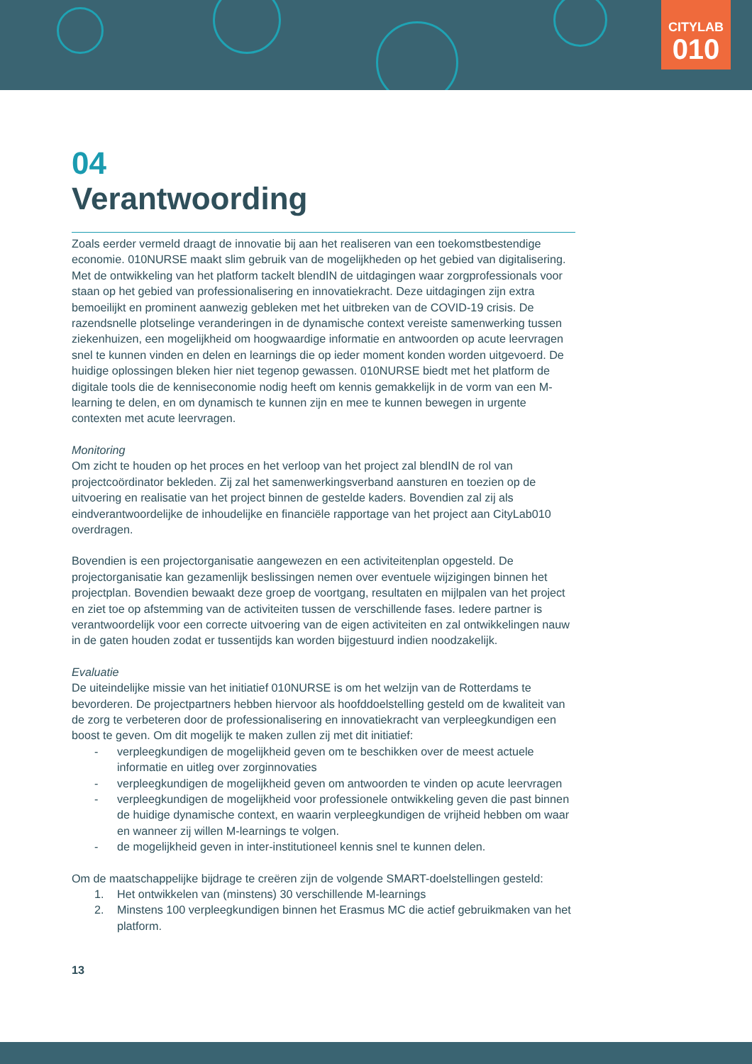CITYLAB
010
04
Verantwoording
Zoals eerder vermeld draagt de innovatie bij aan het realiseren van een toekomstbestendige economie. 010NURSE maakt slim gebruik van de mogelijkheden op het gebied van digitalisering. Met de ontwikkeling van het platform tackelt blendIN de uitdagingen waar zorgprofessionals voor staan op het gebied van professionalisering en innovatiekracht. Deze uitdagingen zijn extra bemoeilijkt en prominent aanwezig gebleken met het uitbreken van de COVID-19 crisis. De razendsnelle plotselinge veranderingen in de dynamische context vereiste samenwerking tussen ziekenhuizen, een mogelijkheid om hoogwaardige informatie en antwoorden op acute leervragen snel te kunnen vinden en delen en learnings die op ieder moment konden worden uitgevoerd. De huidige oplossingen bleken hier niet tegenop gewassen. 010NURSE biedt met het platform de digitale tools die de kenniseconomie nodig heeft om kennis gemakkelijk in de vorm van een M-learning te delen, en om dynamisch te kunnen zijn en mee te kunnen bewegen in urgente contexten met acute leervragen.
Monitoring
Om zicht te houden op het proces en het verloop van het project zal blendIN de rol van projectcoördinator bekleden. Zij zal het samenwerkingsverband aansturen en toezien op de uitvoering en realisatie van het project binnen de gestelde kaders. Bovendien zal zij als eindverantwoordelijke de inhoudelijke en financiële rapportage van het project aan CityLab010 overdragen.
Bovendien is een projectorganisatie aangewezen en een activiteitenplan opgesteld. De projectorganisatie kan gezamenlijk beslissingen nemen over eventuele wijzigingen binnen het projectplan. Bovendien bewaakt deze groep de voortgang, resultaten en mijlpalen van het project en ziet toe op afstemming van de activiteiten tussen de verschillende fases. Iedere partner is verantwoordelijk voor een correcte uitvoering van de eigen activiteiten en zal ontwikkelingen nauw in de gaten houden zodat er tussentijds kan worden bijgestuurd indien noodzakelijk.
Evaluatie
De uiteindelijke missie van het initiatief 010NURSE is om het welzijn van de Rotterdams te bevorderen. De projectpartners hebben hiervoor als hoofddoelstelling gesteld om de kwaliteit van de zorg te verbeteren door de professionalisering en innovatiekracht van verpleegkundigen een boost te geven. Om dit mogelijk te maken zullen zij met dit initiatief:
- verpleegkundigen de mogelijkheid geven om te beschikken over de meest actuele informatie en uitleg over zorginnovaties
- verpleegkundigen de mogelijkheid geven om antwoorden te vinden op acute leervragen
- verpleegkundigen de mogelijkheid voor professionele ontwikkeling geven die past binnen de huidige dynamische context, en waarin verpleegkundigen de vrijheid hebben om waar en wanneer zij willen M-learnings te volgen.
- de mogelijkheid geven in inter-institutioneel kennis snel te kunnen delen.
Om de maatschappelijke bijdrage te creëren zijn de volgende SMART-doelstellingen gesteld:
1. Het ontwikkelen van (minstens) 30 verschillende M-learnings
2. Minstens 100 verpleegkundigen binnen het Erasmus MC die actief gebruikmaken van het platform.
13